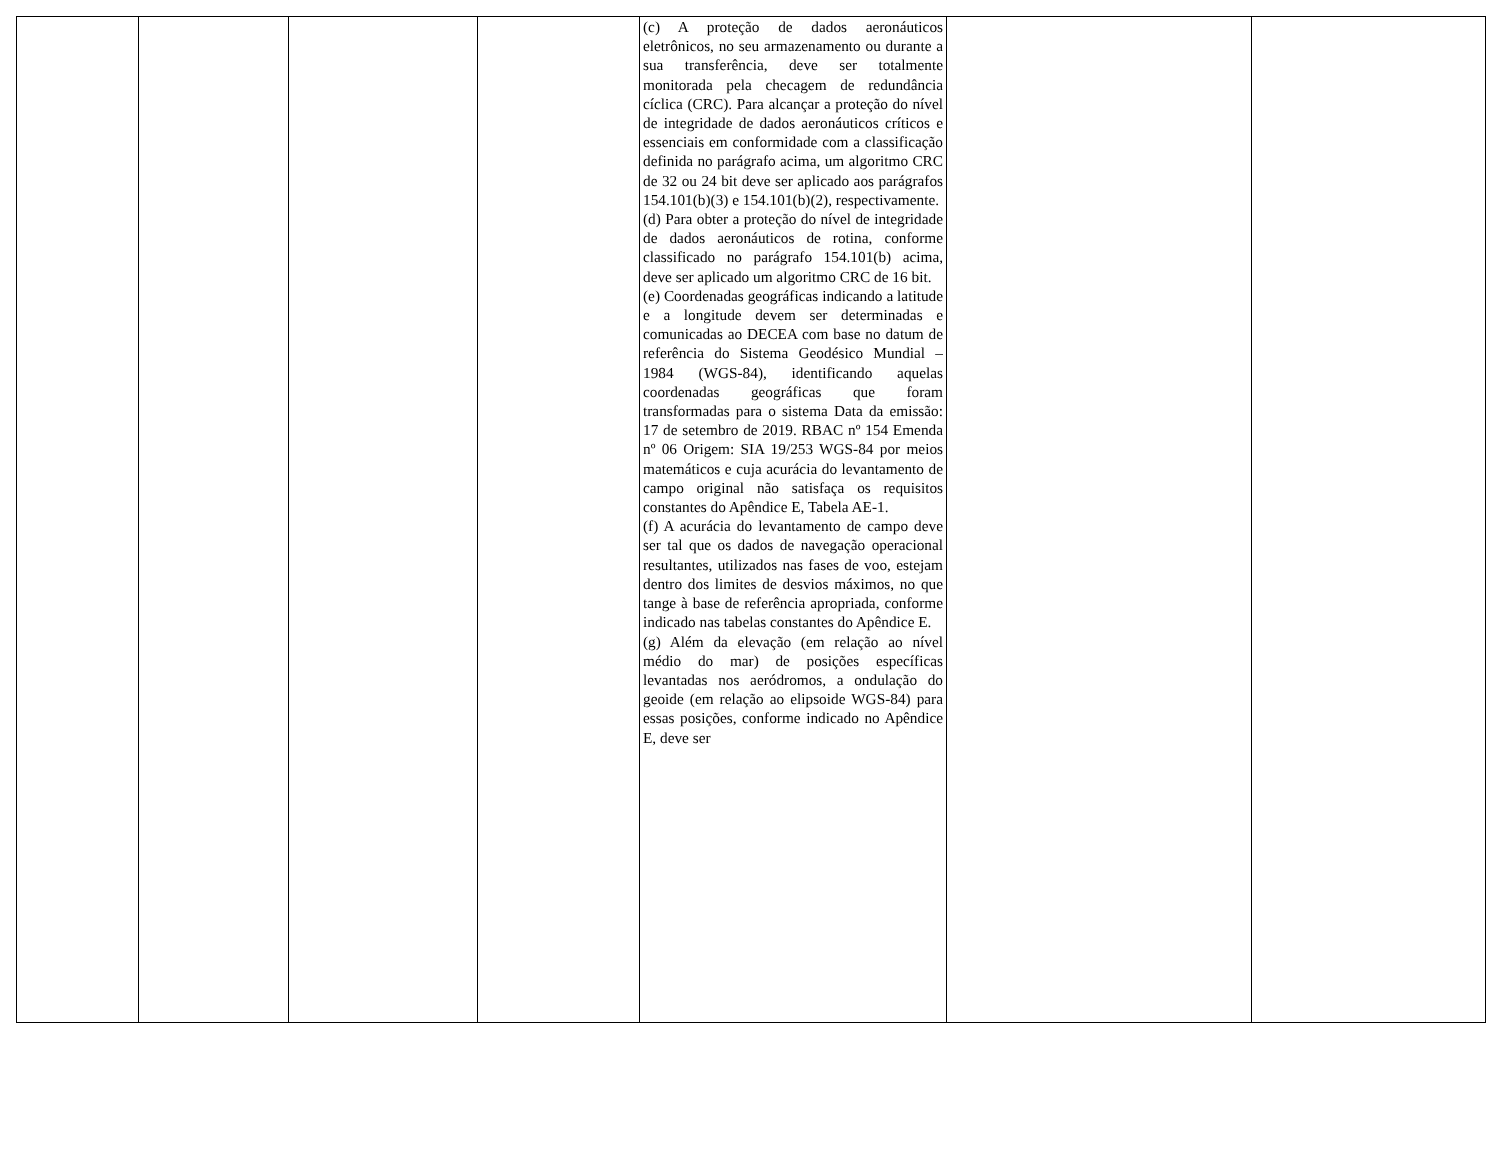| | | | | (c) A proteção de dados aeronáuticos eletrônicos, no seu armazenamento ou durante a sua transferência, deve ser totalmente monitorada pela checagem de redundância cíclica (CRC). Para alcançar a proteção do nível de integridade de dados aeronáuticos críticos e essenciais em conformidade com a classificação definida no parágrafo acima, um algoritmo CRC de 32 ou 24 bit deve ser aplicado aos parágrafos 154.101(b)(3) e 154.101(b)(2), respectivamente. (d) Para obter a proteção do nível de integridade de dados aeronáuticos de rotina, conforme classificado no parágrafo 154.101(b) acima, deve ser aplicado um algoritmo CRC de 16 bit. (e) Coordenadas geográficas indicando a latitude e a longitude devem ser determinadas e comunicadas ao DECEA com base no datum de referência do Sistema Geodésico Mundial – 1984 (WGS-84), identificando aquelas coordenadas geográficas que foram transformadas para o sistema Data da emissão: 17 de setembro de 2019. RBAC nº 154 Emenda nº 06 Origem: SIA 19/253 WGS-84 por meios matemáticos e cuja acurácia do levantamento de campo original não satisfaça os requisitos constantes do Apêndice E, Tabela AE-1. (f) A acurácia do levantamento de campo deve ser tal que os dados de navegação operacional resultantes, utilizados nas fases de voo, estejam dentro dos limites de desvios máximos, no que tange à base de referência apropriada, conforme indicado nas tabelas constantes do Apêndice E. (g) Além da elevação (em relação ao nível médio do mar) de posições específicas levantadas nos aeródromos, a ondulação do geoide (em relação ao elipsoide WGS-84) para essas posições, conforme indicado no Apêndice E, deve ser | | |